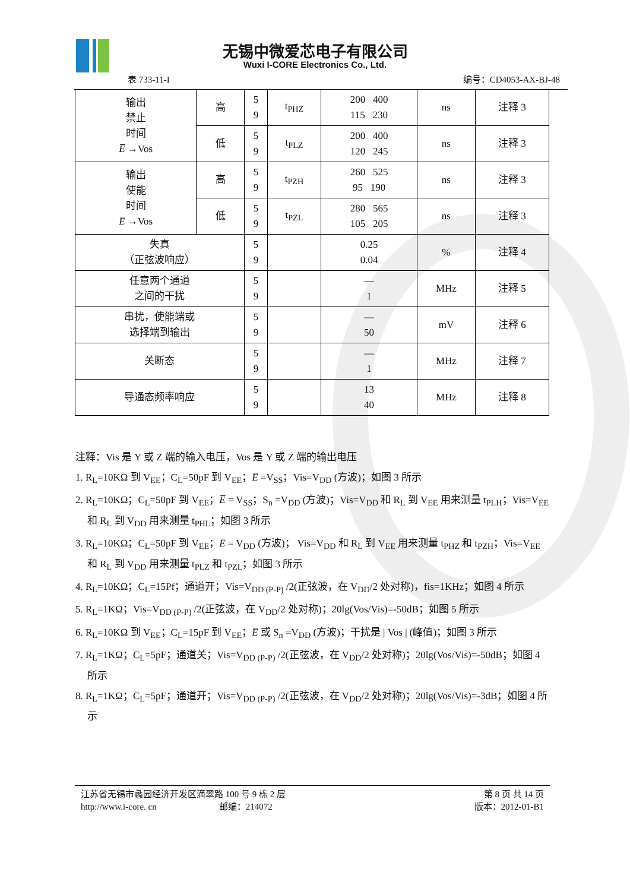无锡中微爱芯电子有限公司
Wuxi I-CORE Electronics Co., Ltd.
表 733-11-I 编号：CD4053-AX-BJ-48
| 输出 禁止 时间 E̅ →Vos | 高 | 5 9 | t<sub>PHZ</sub> | 200 400 115 230 | ns | 注释 3 |
| | 低 | 5 9 | t<sub>PLZ</sub> | 200 400 120 245 | ns | 注释 3 |
| 输出 使能 时间 E̅ →Vos | 高 | 5 9 | t<sub>PZH</sub> | 260 525 95 190 | ns | 注释 3 |
| | 低 | 5 9 | t<sub>PZL</sub> | 280 565 105 205 | ns | 注释 3 |
| 失真 （正弦波响应） | | 5 9 | | 0.25 0.04 | % | 注释 4 |
| 任意两个通道 之间的干扰 | | 5 9 | | — 1 | MHz | 注释 5 |
| 串扰，使能端或 选择端到输出 | | 5 9 | | — 50 | mV | 注释 6 |
| 关断态 | | 5 9 | | — 1 | MHz | 注释 7 |
| 导通态频率响应 | | 5 9 | | 13 40 | MHz | 注释 8 |
注释：Vis 是 Y 或 Z 端的输入电压，Vos 是 Y 或 Z 端的输出电压
1. R<sub>L</sub>=10KΩ 到 V<sub>EE</sub>；C<sub>L</sub>=50pF 到 V<sub>EE</sub>；E̅ =V<sub>SS</sub>；Vis=V<sub>DD</sub> (方波)；如图 3 所示
2. R<sub>L</sub>=10KΩ；C<sub>L</sub>=50pF 到 V<sub>EE</sub>；E̅ = V<sub>SS</sub>；S<sub>n</sub> =V<sub>DD</sub> (方波)；Vis=V<sub>DD</sub> 和 R<sub>L</sub> 到 V<sub>EE</sub> 用来测量 t<sub>PLH</sub>；Vis=V<sub>EE</sub> 和 R<sub>L</sub> 到 V<sub>DD</sub> 用来测量 t<sub>PHL</sub>；如图 3 所示
3. R<sub>L</sub>=10KΩ；C<sub>L</sub>=50pF 到 V<sub>EE</sub>；E̅ = V<sub>DD</sub> (方波)； Vis=V<sub>DD</sub> 和 R<sub>L</sub> 到 V<sub>EE</sub> 用来测量 t<sub>PHZ</sub> 和 t<sub>PZH</sub>；Vis=V<sub>EE</sub> 和 R<sub>L</sub> 到 V<sub>DD</sub> 用来测量 t<sub>PLZ</sub> 和 t<sub>PZL</sub>；如图 3 所示
4. R<sub>L</sub>=10KΩ；C<sub>L</sub>=15Pf；通道开；Vis=V<sub>DD (P-P)</sub> /2(正弦波，在 V<sub>DD</sub>/2 处对称)，fis=1KHz；如图 4 所示
5. R<sub>L</sub>=1KΩ；Vis=V<sub>DD (P-P)</sub> /2(正弦波，在 V<sub>DD</sub>/2 处对称)；20lg(Vos/Vis)=-50dB；如图 5 所示
6. R<sub>L</sub>=10KΩ 到 V<sub>EE</sub>；C<sub>L</sub>=15pF 到 V<sub>EE</sub>；E̅ 或 S<sub>n</sub> =V<sub>DD</sub> (方波)；干扰是 | Vos | (峰值)；如图 3 所示
7. R<sub>L</sub>=1KΩ；C<sub>L</sub>=5pF；通道关；Vis=V<sub>DD (P-P)</sub> /2(正弦波，在 V<sub>DD</sub>/2 处对称)；20lg(Vos/Vis)=-50dB；如图 4 所示
8. R<sub>L</sub>=1KΩ；C<sub>L</sub>=5pF；通道开；Vis=V<sub>DD (P-P)</sub> /2(正弦波，在 V<sub>DD</sub>/2 处对称)；20lg(Vos/Vis)=-3dB；如图 4 所示
江苏省无锡市蠡园经济开发区滴翠路 100 号 9 栋 2 层
http://www.i-core. cn 邮编：214072
第 8 页 共 14 页
版本：2012-01-B1